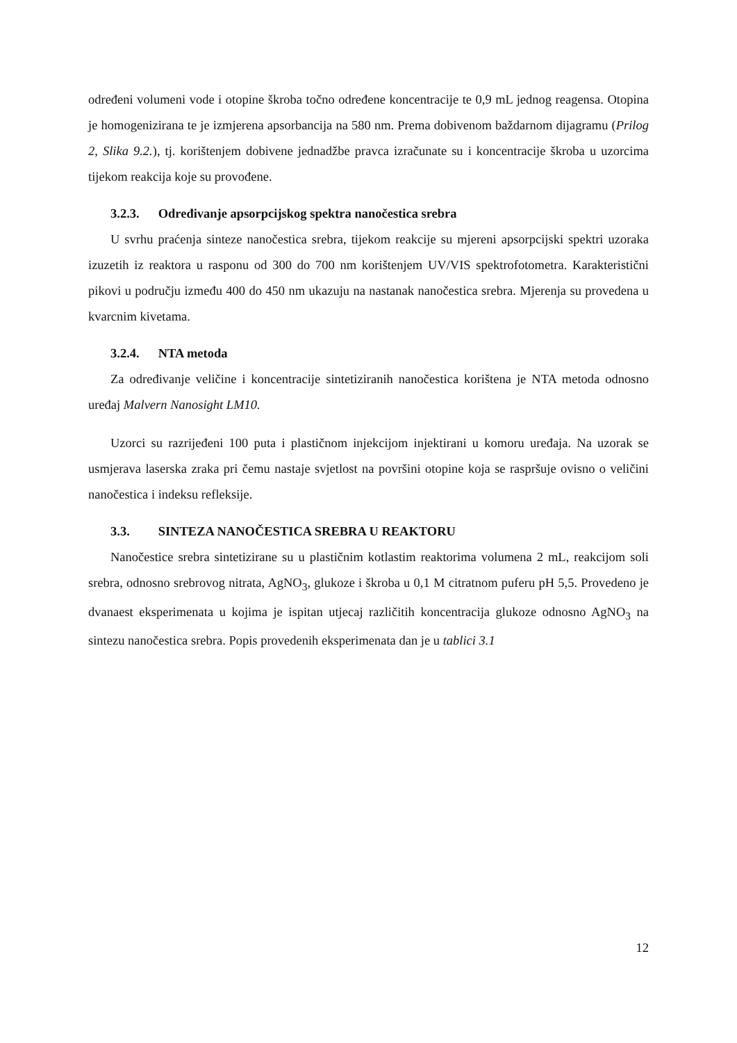određeni volumeni vode i otopine škroba točno određene koncentracije te 0,9 mL jednog reagensa. Otopina je homogenizirana te je izmjerena apsorbancija na 580 nm. Prema dobivenom baždarnom dijagramu (Prilog 2, Slika 9.2.), tj. korištenjem dobivene jednadžbe pravca izračunate su i koncentracije škroba u uzorcima tijekom reakcija koje su provođene.
3.2.3. Određivanje apsorpcijskog spektra nanočestica srebra
U svrhu praćenja sinteze nanočestica srebra, tijekom reakcije su mjereni apsorpcijski spektri uzoraka izuzetih iz reaktora u rasponu od 300 do 700 nm korištenjem UV/VIS spektrofotometra. Karakteristični pikovi u području između 400 do 450 nm ukazuju na nastanak nanočestica srebra. Mjerenja su provedena u kvarcnim kivetama.
3.2.4. NTA metoda
Za određivanje veličine i koncentracije sintetiziranih nanočestica korištena je NTA metoda odnosno uređaj Malvern Nanosight LM10.
Uzorci su razrijeđeni 100 puta i plastičnom injekcijom injektirani u komoru uređaja. Na uzorak se usmjerava laserska zraka pri čemu nastaje svjetlost na površini otopine koja se raspršuje ovisno o veličini nanočestica i indeksu refleksije.
3.3. SINTEZA NANOČESTICA SREBRA U REAKTORU
Nanočestice srebra sintetizirane su u plastičnim kotlastim reaktorima volumena 2 mL, reakcijom soli srebra, odnosno srebrovog nitrata, AgNO<sub>3</sub>, glukoze i škroba u 0,1 M citratnom puferu pH 5,5. Provedeno je dvanaest eksperimenata u kojima je ispitan utjecaj različitih koncentracija glukoze odnosno AgNO<sub>3</sub> na sintezu nanočestica srebra. Popis provedenih eksperimenata dan je u tablici 3.1
12